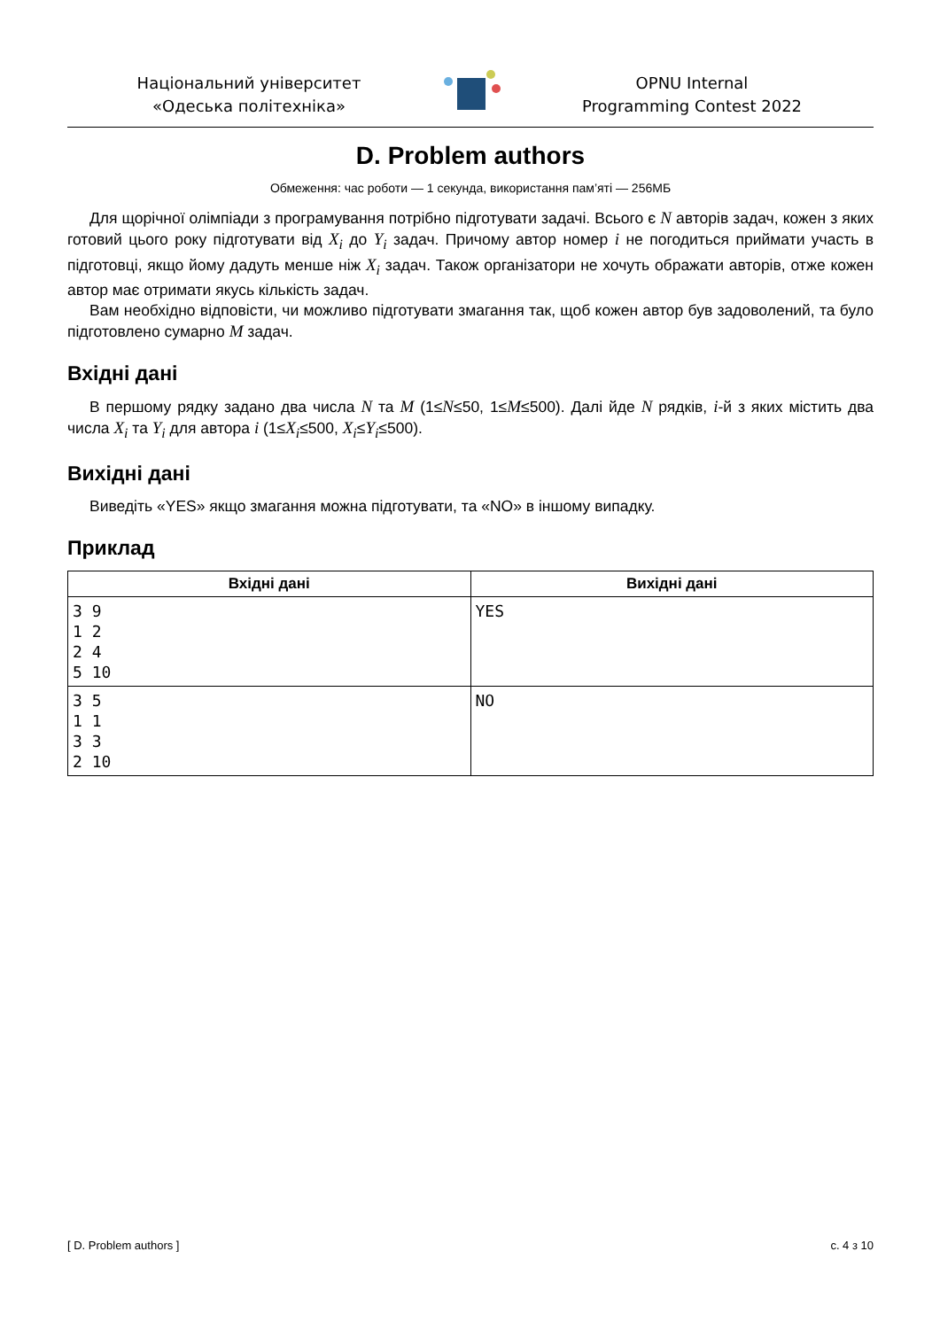Національний університет
«Одеська політехніка»
OPNU Internal
Programming Contest 2022
D. Problem authors
Обмеження: час роботи — 1 секунда, використання пам’яті — 256МБ
Для щорічної олімпіади з програмування потрібно підготувати задачі. Всього є N авторів задач, кожен з яких готовий цього року підготувати від X<sub>i</sub> до Y<sub>i</sub> задач. Причому автор номер i не погодиться приймати участь в підготовці, якщо йому дадуть менше ніж X<sub>i</sub> задач. Також організатори не хочуть ображати авторів, отже кожен автор має отримати якусь кількість задач.
Вам необхідно відповісти, чи можливо підготувати змагання так, щоб кожен автор був задоволений, та було підготовлено сумарно M задач.
Вхідні дані
В першому рядку задано два числа N та M (1≤N≤50, 1≤M≤500). Далі йде N рядків, i-й з яких містить два числа X<sub>i</sub> та Y<sub>i</sub> для автора i (1≤X<sub>i</sub>≤500, X<sub>i</sub>≤Y<sub>i</sub>≤500).
Вихідні дані
Виведіть «YES» якщо змагання можна підготувати, та «NO» в іншому випадку.
Приклад
| Вхідні дані | Вихідні дані |
| --- | --- |
| 3 9 1 2 2 4 5 10 | YES |
| 3 5 1 1 3 3 2 10 | NO |
[ D. Problem authors ] с. 4 з 10